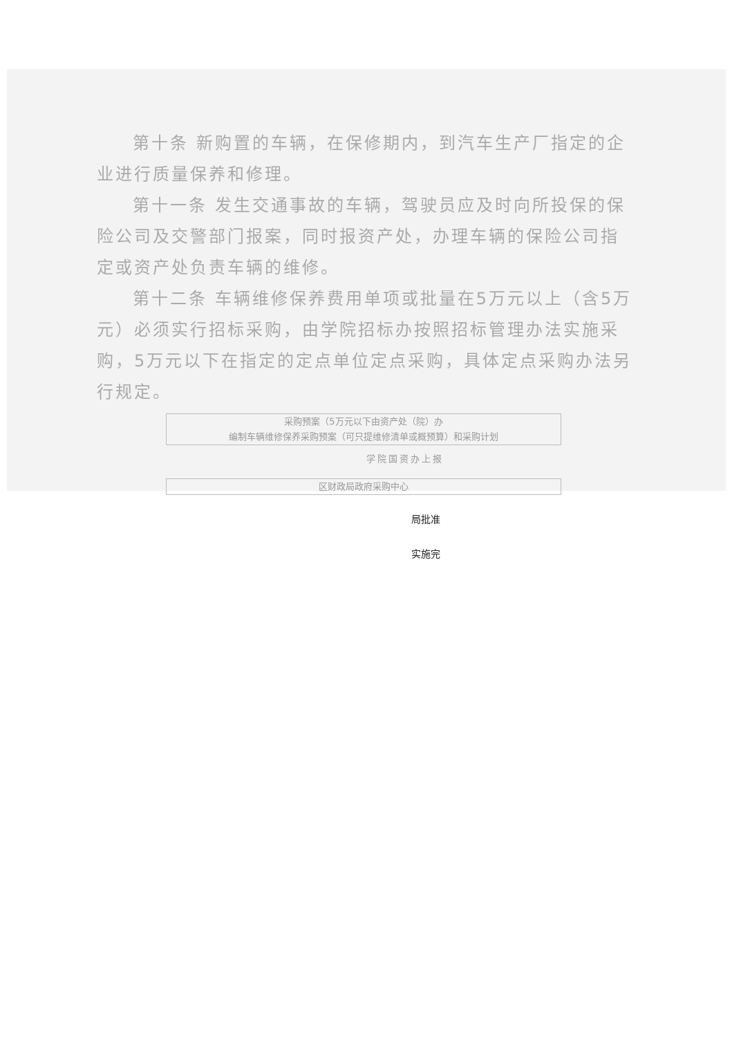第十条 新购置的车辆，在保修期内，到汽车生产厂指定的企业进行质量保养和修理。
第十一条 发生交通事故的车辆，驾驶员应及时向所投保的保险公司及交警部门报案，同时报资产处，办理车辆的保险公司指定或资产处负责车辆的维修。
第十二条 车辆维修保养费用单项或批量在5万元以上（含5万元）必须实行招标采购，由学院招标办按照招标管理办法实施采购，5万元以下在指定的定点单位定点采购，具体定点采购办法另行规定。
采购预案（5万元以下由资产处（院）办
编制车辆维修保养采购预案（可只提维修清单或概预算）和采购计划
学院国资办上报
区财政局政府采购中心
局批准
实施完